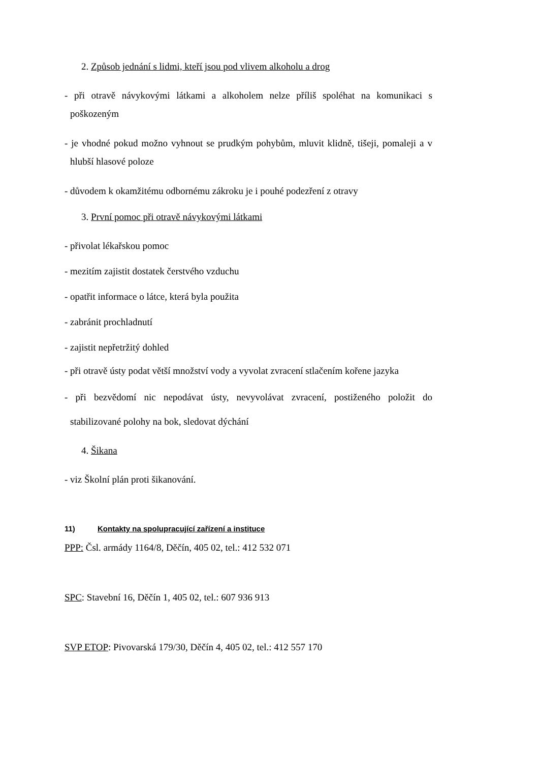2. Způsob jednání s lidmi, kteří jsou pod vlivem alkoholu a drog
- při otravě návykovými látkami a alkoholem nelze příliš spoléhat na komunikaci s poškozeným
- je vhodné pokud možno vyhnout se prudkým pohybům, mluvit klidně, tišeji, pomaleji a v hlubší hlasové poloze
- důvodem k okamžitému odbornému zákroku je i pouhé podezření z otravy
3. První pomoc při otravě návykovými látkami
- přivolat lékařskou pomoc
- mezitím zajistit dostatek čerstvého vzduchu
- opatřit informace o látce, která byla použita
- zabránit prochladnutí
- zajistit nepřetržitý dohled
- při otravě ústy podat větší množství vody a vyvolat zvracení stlačením kořene jazyka
- při bezvědomí nic nepodávat ústy, nevyvolávat zvracení, postiženého položit do stabilizované polohy na bok, sledovat dýchání
4. Šikana
- viz Školní plán proti šikanování.
11) Kontakty na spolupracující zařízení a instituce
PPP: Čsl. armády 1164/8, Děčín, 405 02, tel.: 412 532 071
SPC: Stavební 16, Děčín 1, 405 02, tel.: 607 936 913
SVP ETOP: Pivovarská 179/30, Děčín 4, 405 02, tel.: 412 557 170